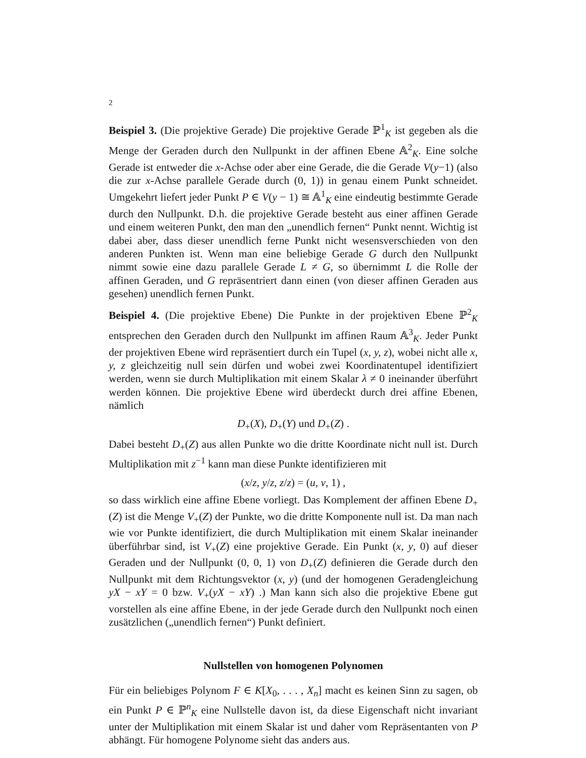2
Beispiel 3. (Die projektive Gerade) Die projektive Gerade ℙ<sup>1</sup><sub>K</sub> ist gegeben als die Menge der Geraden durch den Nullpunkt in der affinen Ebene 𝔸<sup>2</sup><sub>K</sub>. Eine solche Gerade ist entweder die x-Achse oder aber eine Gerade, die die Gerade V(y−1) (also die zur x-Achse parallele Gerade durch (0, 1)) in genau einem Punkt schneidet. Umgekehrt liefert jeder Punkt P ∈ V(y − 1) ≅ 𝔸<sup>1</sup><sub>K</sub> eine eindeutig bestimmte Gerade durch den Nullpunkt. D.h. die projektive Gerade besteht aus einer affinen Gerade und einem weiteren Punkt, den man den „unendlich fernen“ Punkt nennt. Wichtig ist dabei aber, dass dieser unendlich ferne Punkt nicht wesensverschieden von den anderen Punkten ist. Wenn man eine beliebige Gerade G durch den Nullpunkt nimmt sowie eine dazu parallele Gerade L ≠ G, so übernimmt L die Rolle der affinen Geraden, und G repräsentriert dann einen (von dieser affinen Geraden aus gesehen) unendlich fernen Punkt.
Beispiel 4. (Die projektive Ebene) Die Punkte in der projektiven Ebene ℙ<sup>2</sup><sub>K</sub> entsprechen den Geraden durch den Nullpunkt im affinen Raum 𝔸<sup>3</sup><sub>K</sub>. Jeder Punkt der projektiven Ebene wird repräsentiert durch ein Tupel (x, y, z), wobei nicht alle x, y, z gleichzeitig null sein dürfen und wobei zwei Koordinatentupel identifiziert werden, wenn sie durch Multiplikation mit einem Skalar λ ≠ 0 ineinander überführt werden können. Die projektive Ebene wird überdeckt durch drei affine Ebenen, nämlich
D<sub>+</sub>(X), D<sub>+</sub>(Y) und D<sub>+</sub>(Z) .
Dabei besteht D<sub>+</sub>(Z) aus allen Punkte wo die dritte Koordinate nicht null ist. Durch Multiplikation mit z<sup>−1</sup> kann man diese Punkte identifizieren mit
(x/z, y/z, z/z) = (u, v, 1) ,
so dass wirklich eine affine Ebene vorliegt. Das Komplement der affinen Ebene D<sub>+</sub>(Z) ist die Menge V<sub>+</sub>(Z) der Punkte, wo die dritte Komponente null ist. Da man nach wie vor Punkte identifiziert, die durch Multiplikation mit einem Skalar ineinander überführbar sind, ist V<sub>+</sub>(Z) eine projektive Gerade. Ein Punkt (x, y, 0) auf dieser Geraden und der Nullpunkt (0, 0, 1) von D<sub>+</sub>(Z) definieren die Gerade durch den Nullpunkt mit dem Richtungsvektor (x, y) (und der homogenen Geradengleichung yX − xY = 0 bzw. V<sub>+</sub>(yX − xY) .) Man kann sich also die projektive Ebene gut vorstellen als eine affine Ebene, in der jede Gerade durch den Nullpunkt noch einen zusätzlichen („unendlich fernen“) Punkt definiert.
Nullstellen von homogenen Polynomen
Für ein beliebiges Polynom F ∈ K[X<sub>0</sub>, . . . , X<sub>n</sub>] macht es keinen Sinn zu sagen, ob ein Punkt P ∈ ℙ<sup>n</sup><sub>K</sub> eine Nullstelle davon ist, da diese Eigenschaft nicht invariant unter der Multiplikation mit einem Skalar ist und daher vom Repräsentanten von P abhängt. Für homogene Polynome sieht das anders aus.